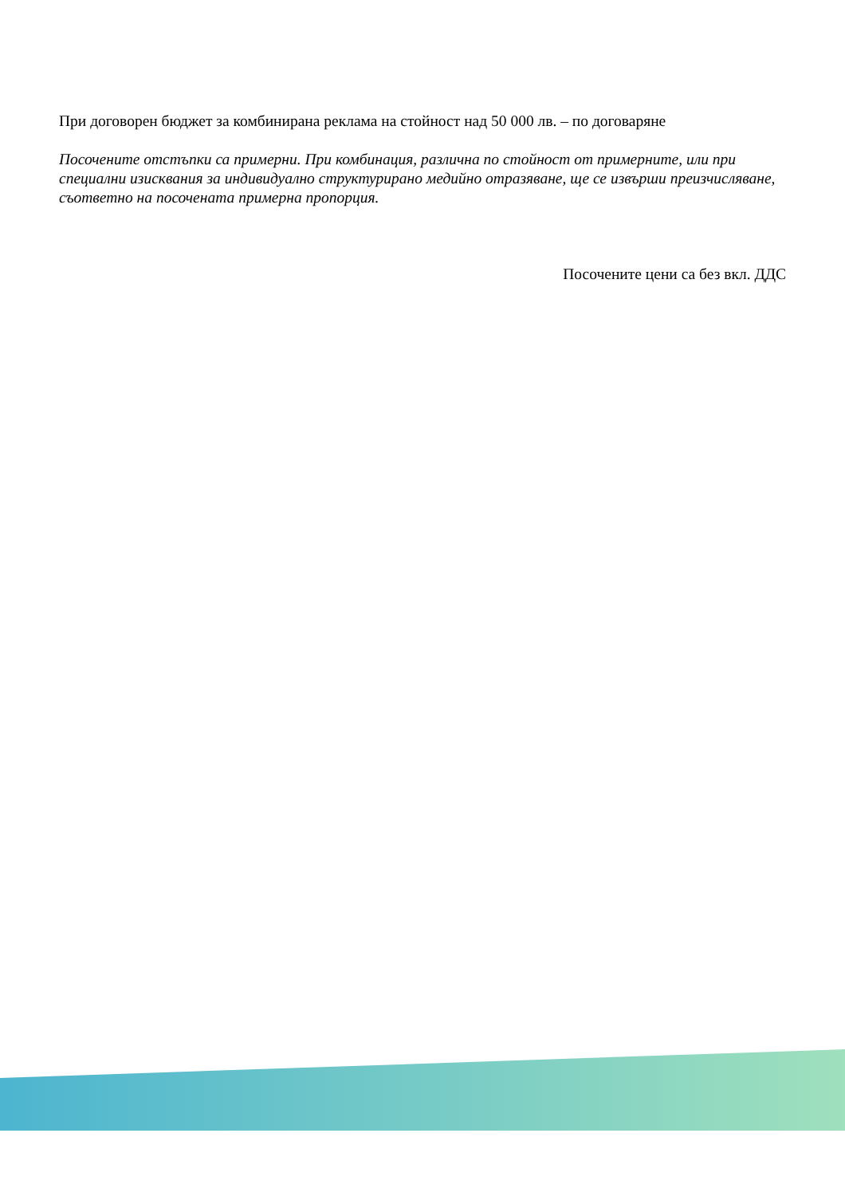При договорен бюджет за комбинирана реклама на стойност над 50 000 лв. – по договаряне
Посочените отстъпки са примерни. При комбинация, различна по стойност от примерните, или при специални изисквания за индивидуално структурирано медийно отразяване, ще се извърши преизчисляване, съответно на посочената примерна пропорция.
Посочените цени са без вкл. ДДС